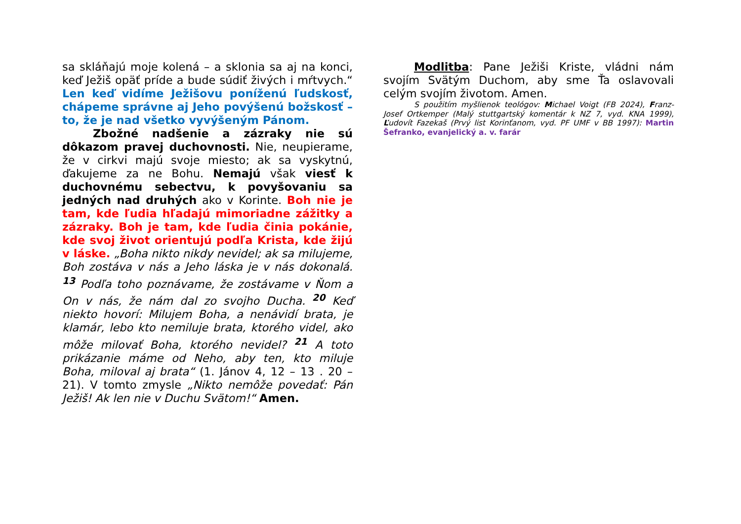sa skláňajú moje kolená – a sklonia sa aj na konci, keď Ježiš opäť príde a bude súdiť živých i mŕtvych.“ Len keď vidíme Ježišovu poníženú ľudskosť, chápeme správne aj Jeho povýšenú božskosť – to, že je nad všetko vyvýšeným Pánom.
Zbožné nadšenie a zázraky nie sú dôkazom pravej duchovnosti. Nie, neupierame, že v cirkvi majú svoje miesto; ak sa vyskytnú, ďakujeme za ne Bohu. Nemajú však viesť k duchovnému sebectvu, k povyšovaniu sa jedných nad druhých ako v Korinte. Boh nie je tam, kde ľudia hľadajú mimoriadne zážitky a zázraky. Boh je tam, kde ľudia činia pokánie, kde svoj život orientujú podľa Krista, kde žijú v láske. „Boha nikto nikdy nevidel; ak sa milujeme, Boh zostáva v nás a Jeho láska je v nás dokonalá. <sup>13</sup> Podľa toho poznávame, že zostávame v Ňom a On v nás, že nám dal zo svojho Ducha. <sup>20</sup> Keď niekto hovorí: Milujem Boha, a nenávidí brata, je klamár, lebo kto nemiluje brata, ktorého videl, ako môže milovať Boha, ktorého nevidel? <sup>21</sup> A toto prikázanie máme od Neho, aby ten, kto miluje Boha, miloval aj brata“ (1. Jánov 4, 12 – 13 . 20 – 21). V tomto zmysle „Nikto nemôže povedať: Pán Ježiš! Ak len nie v Duchu Svätom!“ Amen.
Modlitba: Pane Ježiši Kriste, vládni nám svojím Svätým Duchom, aby sme Ťa oslavovali celým svojím životom. Amen.
S použitím myšlienok teológov: Michael Voigt (FB 2024), Franz-Josef Ortkemper (Malý stuttgartský komentár k NZ 7, vyd. KNA 1999), Ľudovít Fazekaš (Prvý list Korinťanom, vyd. PF UMF v BB 1997): Martin Šefranko, evanjelický a. v. farár